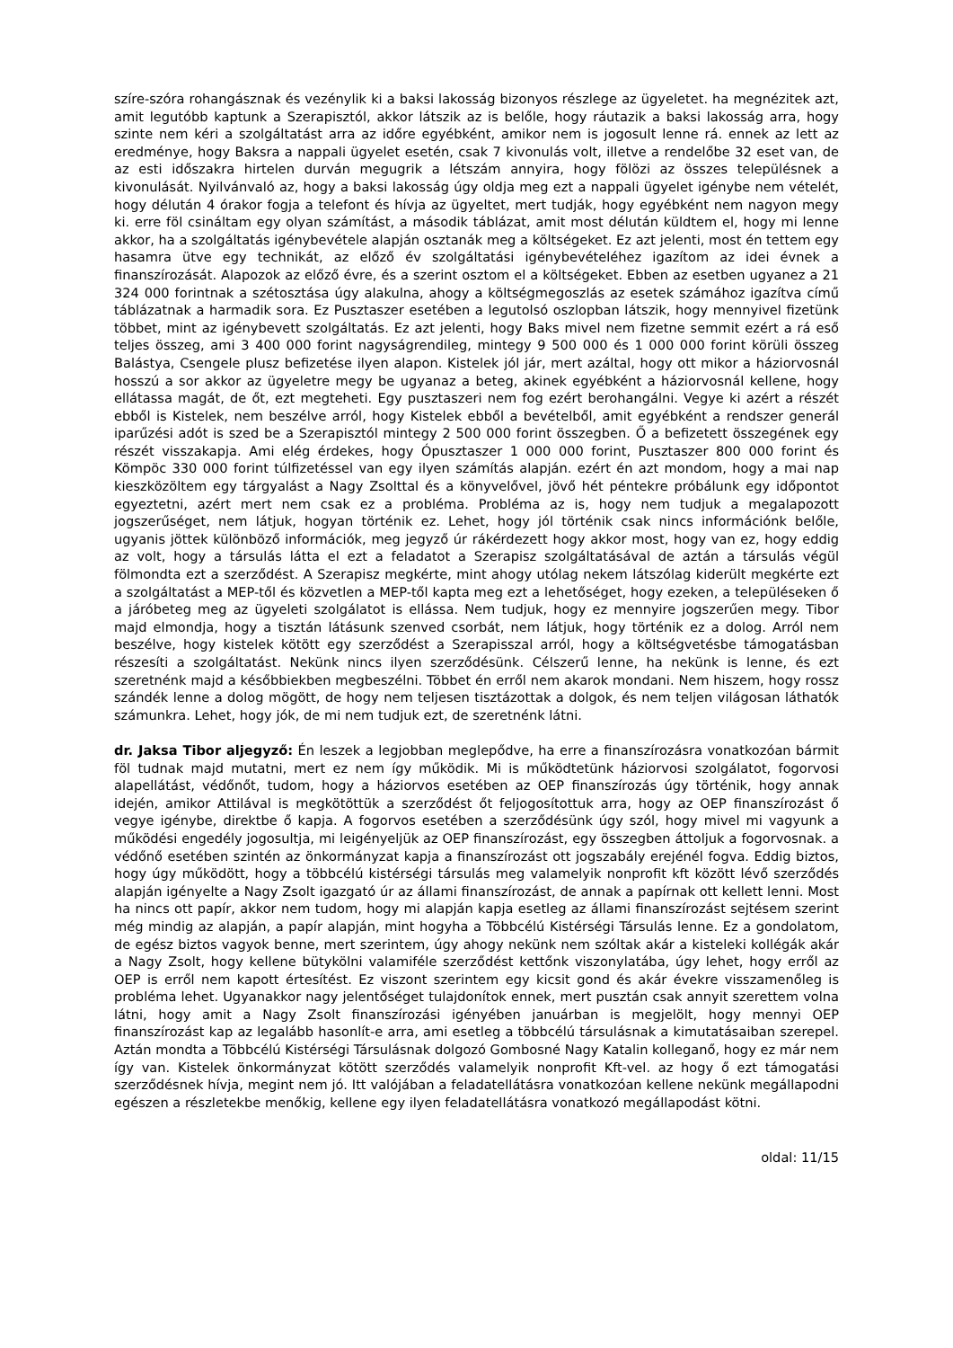szíre-szóra rohangásznak és vezénylik ki a baksi lakosság bizonyos részlege az ügyeletet. ha megnézitek azt, amit legutóbb kaptunk a Szerapisztól, akkor látszik az is belőle, hogy ráutazik a baksi lakosság arra, hogy szinte nem kéri a szolgáltatást arra az időre egyébként, amikor nem is jogosult lenne rá. ennek az lett az eredménye, hogy Baksra a nappali ügyelet esetén, csak 7 kivonulás volt, illetve a rendelőbe 32 eset van, de az esti időszakra hirtelen durván megugrik a létszám annyira, hogy fölözi az összes településnek a kivonulását. Nyilvánvaló az, hogy a baksi lakosság úgy oldja meg ezt a nappali ügyelet igénybe nem vételét, hogy délután 4 órakor fogja a telefont és hívja az ügyeltet, mert tudják, hogy egyébként nem nagyon megy ki. erre föl csináltam egy olyan számítást, a második táblázat, amit most délután küldtem el, hogy mi lenne akkor, ha a szolgáltatás igénybevétele alapján osztanák meg a költségeket. Ez azt jelenti, most én tettem egy hasamra ütve egy technikát, az előző év szolgáltatási igénybevételéhez igazítom az idei évnek a finanszírozását. Alapozok az előző évre, és a szerint osztom el a költségeket. Ebben az esetben ugyanez a 21 324 000 forintnak a szétosztása úgy alakulna, ahogy a költségmegoszlás az esetek számához igazítva című táblázatnak a harmadik sora. Ez Pusztaszer esetében a legutolsó oszlopban látszik, hogy mennyivel fizetünk többet, mint az igénybevett szolgáltatás. Ez azt jelenti, hogy Baks mivel nem fizetne semmit ezért a rá eső teljes összeg, ami 3 400 000 forint nagyságrendileg, mintegy 9 500 000 és 1 000 000 forint körüli összeg Balástya, Csengele plusz befizetése ilyen alapon. Kistelek jól jár, mert azáltal, hogy ott mikor a háziorvosnál hosszú a sor akkor az ügyeletre megy be ugyanaz a beteg, akinek egyébként a háziorvosnál kellene, hogy ellátassa magát, de őt, ezt megteheti. Egy pusztaszeri nem fog ezért berohangálni. Vegye ki azért a részét ebből is Kistelek, nem beszélve arról, hogy Kistelek ebből a bevételből, amit egyébként a rendszer generál iparűzési adót is szed be a Szerapisztól mintegy 2 500 000 forint összegben. Ő a befizetett összegének egy részét visszakapja. Ami elég érdekes, hogy Ópusztaszer 1 000 000 forint, Pusztaszer 800 000 forint és Kömpöc 330 000 forint túlfizetéssel van egy ilyen számítás alapján. ezért én azt mondom, hogy a mai nap kieszközöltem egy tárgyalást a Nagy Zsolttal és a könyvelővel, jövő hét péntekre próbálunk egy időpontot egyeztetni, azért mert nem csak ez a probléma. Probléma az is, hogy nem tudjuk a megalapozott jogszerűséget, nem látjuk, hogyan történik ez. Lehet, hogy jól történik csak nincs információnk belőle, ugyanis jöttek különböző információk, meg jegyző úr rákérdezett hogy akkor most, hogy van ez, hogy eddig az volt, hogy a társulás látta el ezt a feladatot a Szerapisz szolgáltatásával de aztán a társulás végül fölmondta ezt a szerződést. A Szerapisz megkérte, mint ahogy utólag nekem látszólag kiderült megkérte ezt a szolgáltatást a MEP-től és közvetlen a MEP-től kapta meg ezt a lehetőséget, hogy ezeken, a településeken ő a járóbeteg meg az ügyeleti szolgálatot is ellássa. Nem tudjuk, hogy ez mennyire jogszerűen megy. Tibor majd elmondja, hogy a tisztán látásunk szenved csorbát, nem látjuk, hogy történik ez a dolog. Arról nem beszélve, hogy kistelek kötött egy szerződést a Szerapisszal arról, hogy a költségvetésbe támogatásban részesíti a szolgáltatást. Nekünk nincs ilyen szerződésünk. Célszerű lenne, ha nekünk is lenne, és ezt szeretnénk majd a későbbiekben megbeszélni. Többet én erről nem akarok mondani. Nem hiszem, hogy rossz szándék lenne a dolog mögött, de hogy nem teljesen tisztázottak a dolgok, és nem teljen világosan láthatók számunkra. Lehet, hogy jók, de mi nem tudjuk ezt, de szeretnénk látni.
dr. Jaksa Tibor aljegyző: Én leszek a legjobban meglepődve, ha erre a finanszírozásra vonatkozóan bármit föl tudnak majd mutatni, mert ez nem így működik. Mi is működtetünk háziorvosi szolgálatot, fogorvosi alapellátást, védőnőt, tudom, hogy a háziorvos esetében az OEP finanszírozás úgy történik, hogy annak idején, amikor Attilával is megkötöttük a szerződést őt feljogosítottuk arra, hogy az OEP finanszírozást ő vegye igénybe, direktbe ő kapja. A fogorvos esetében a szerződésünk úgy szól, hogy mivel mi vagyunk a működési engedély jogosultja, mi leigényeljük az OEP finanszírozást, egy összegben áttoljuk a fogorvosnak. a védőnő esetében szintén az önkormányzat kapja a finanszírozást ott jogszabály erejénél fogva. Eddig biztos, hogy úgy működött, hogy a többcélú kistérségi társulás meg valamelyik nonprofit kft között lévő szerződés alapján igényelte a Nagy Zsolt igazgató úr az állami finanszírozást, de annak a papírnak ott kellett lenni. Most ha nincs ott papír, akkor nem tudom, hogy mi alapján kapja esetleg az állami finanszírozást sejtésem szerint még mindig az alapján, a papír alapján, mint hogyha a Többcélú Kistérségi Társulás lenne. Ez a gondolatom, de egész biztos vagyok benne, mert szerintem, úgy ahogy nekünk nem szóltak akár a kisteleki kollégák akár a Nagy Zsolt, hogy kellene bütykölni valamiféle szerződést kettőnk viszonylatába, úgy lehet, hogy erről az OEP is erről nem kapott értesítést. Ez viszont szerintem egy kicsit gond és akár évekre visszamenőleg is probléma lehet. Ugyanakkor nagy jelentőséget tulajdonítok ennek, mert pusztán csak annyit szerettem volna látni, hogy amit a Nagy Zsolt finanszírozási igényében januárban is megjelölt, hogy mennyi OEP finanszírozást kap az legalább hasonlít-e arra, ami esetleg a többcélú társulásnak a kimutatásaiban szerepel. Aztán mondta a Többcélú Kistérségi Társulásnak dolgozó Gombosné Nagy Katalin kolleganő, hogy ez már nem így van. Kistelek önkormányzat kötött szerződés valamelyik nonprofit Kft-vel. az hogy ő ezt támogatási szerződésnek hívja, megint nem jó. Itt valójában a feladatellátásra vonatkozóan kellene nekünk megállapodni egészen a részletekbe menőkig, kellene egy ilyen feladatellátásra vonatkozó megállapodást kötni.
oldal: 11/15